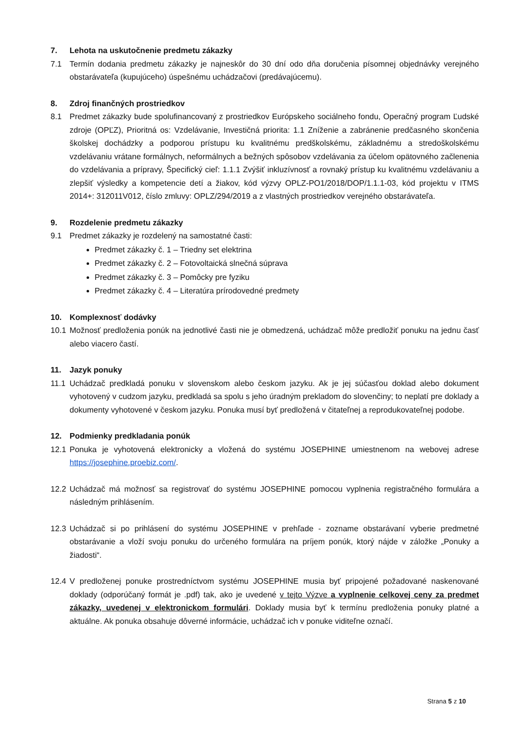7. Lehota na uskutočnenie predmetu zákazky
7.1 Termín dodania predmetu zákazky je najneskôr do 30 dní odo dňa doručenia písomnej objednávky verejného obstarávateľa (kupujúceho) úspešnému uchádzačovi (predávajúcemu).
8. Zdroj finančných prostriedkov
8.1 Predmet zákazky bude spolufinancovaný z prostriedkov Európskeho sociálneho fondu, Operačný program Ľudské zdroje (OPĽZ), Prioritná os: Vzdelávanie, Investičná priorita: 1.1 Zníženie a zabránenie predčasného skončenia školskej dochádzky a podporou prístupu ku kvalitnému predškolskému, základnému a stredoškolskému vzdelávaniu vrátane formálnych, neformálnych a bežných spôsobov vzdelávania za účelom opätovného začlenenia do vzdelávania a prípravy, Špecifický cieľ: 1.1.1 Zvýšiť inkluzívnosť a rovnaký prístup ku kvalitnému vzdelávaniu a zlepšiť výsledky a kompetencie detí a žiakov, kód výzvy OPLZ-PO1/2018/DOP/1.1.1-03, kód projektu v ITMS 2014+: 312011V012, číslo zmluvy: OPLZ/294/2019 a z vlastných prostriedkov verejného obstarávateľa.
9. Rozdelenie predmetu zákazky
9.1 Predmet zákazky je rozdelený na samostatné časti:
Predmet zákazky č. 1 – Triedny set elektrina
Predmet zákazky č. 2 – Fotovoltaická slnečná súprava
Predmet zákazky č. 3 – Pomôcky pre fyziku
Predmet zákazky č. 4 – Literatúra prírodovedné predmety
10. Komplexnosť dodávky
10.1 Možnosť predloženia ponúk na jednotlivé časti nie je obmedzená, uchádzač môže predložiť ponuku na jednu časť alebo viacero častí.
11. Jazyk ponuky
11.1 Uchádzač predkladá ponuku v slovenskom alebo českom jazyku. Ak je jej súčasťou doklad alebo dokument vyhotovený v cudzom jazyku, predkladá sa spolu s jeho úradným prekladom do slovenčiny; to neplatí pre doklady a dokumenty vyhotovené v českom jazyku. Ponuka musí byť predložená v čitateľnej a reprodukovateľnej podobe.
12. Podmienky predkladania ponúk
12.1 Ponuka je vyhotovená elektronicky a vložená do systému JOSEPHINE umiestnenom na webovej adrese https://josephine.proebiz.com/.
12.2 Uchádzač má možnosť sa registrovať do systému JOSEPHINE pomocou vyplnenia registračného formulára a následným prihlásením.
12.3 Uchádzač si po prihlásení do systému JOSEPHINE v prehľade - zozname obstarávaní vyberie predmetné obstarávanie a vloží svoju ponuku do určeného formulára na príjem ponúk, ktorý nájde v záložke „Ponuky a žiadosti“.
12.4 V predloženej ponuke prostredníctvom systému JOSEPHINE musia byť pripojené požadované naskenované doklady (odporúčaný formát je .pdf) tak, ako je uvedené v tejto Výzve a vyplnenie celkovej ceny za predmet zákazky, uvedenej v elektronickom formulári. Doklady musia byť k termínu predloženia ponuky platné a aktuálne. Ak ponuka obsahuje dôverné informácie, uchádzač ich v ponuke viditeľne označí.
Strana 5 z 10